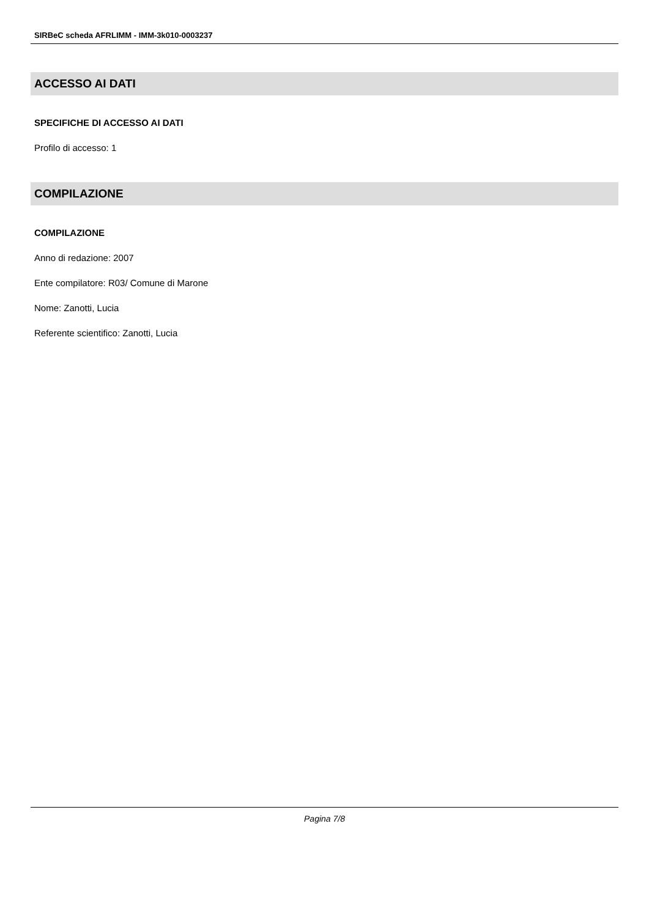SIRBeC scheda AFRLIMM - IMM-3k010-0003237
ACCESSO AI DATI
SPECIFICHE DI ACCESSO AI DATI
Profilo di accesso: 1
COMPILAZIONE
COMPILAZIONE
Anno di redazione: 2007
Ente compilatore: R03/ Comune di Marone
Nome: Zanotti, Lucia
Referente scientifico: Zanotti, Lucia
Pagina 7/8